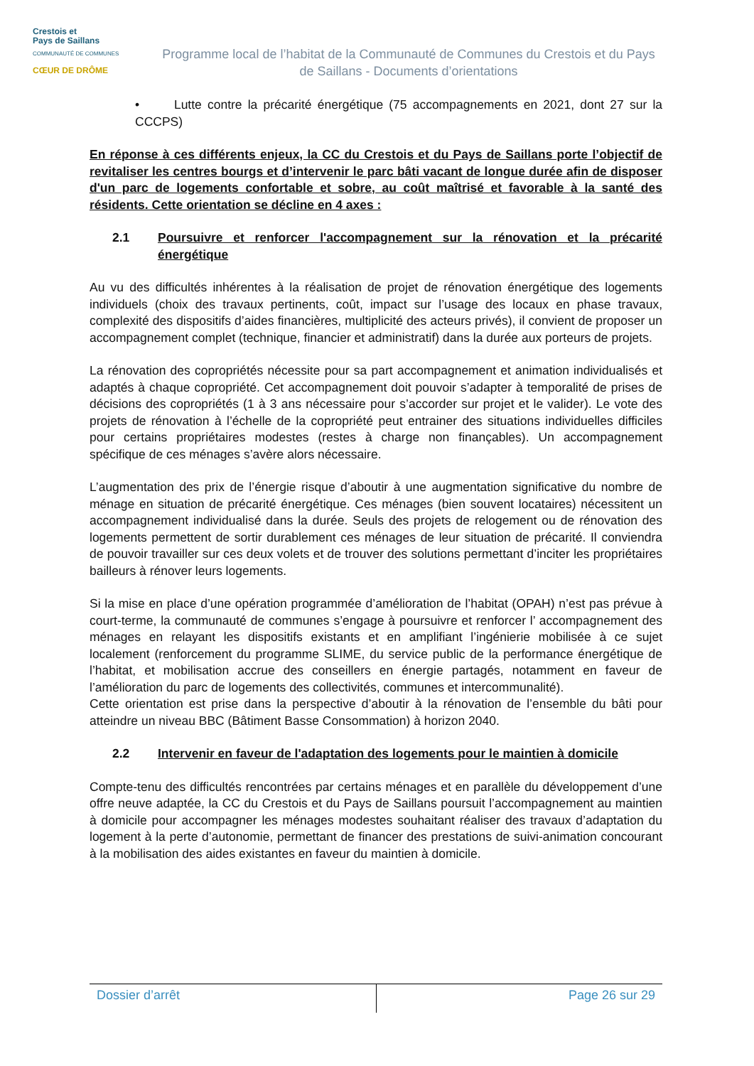Crestois et
Pays de Saillans
COMMUNAUTÉ DE COMMUNES
CŒUR DE DRÔME
Programme local de l’habitat de la Communauté de Communes du Crestois et du Pays de Saillans - Documents d’orientations
• Lutte contre la précarité énergétique (75 accompagnements en 2021, dont 27 sur la CCCPS)
En réponse à ces différents enjeux, la CC du Crestois et du Pays de Saillans porte l’objectif de revitaliser les centres bourgs et d’intervenir le parc bâti vacant de longue durée afin de disposer d'un parc de logements confortable et sobre, au coût maîtrisé et favorable à la santé des résidents. Cette orientation se décline en 4 axes :
2.1 Poursuivre et renforcer l'accompagnement sur la rénovation et la précarité énergétique
Au vu des difficultés inhérentes à la réalisation de projet de rénovation énergétique des logements individuels (choix des travaux pertinents, coût, impact sur l’usage des locaux en phase travaux, complexité des dispositifs d’aides financières, multiplicité des acteurs privés), il convient de proposer un accompagnement complet (technique, financier et administratif) dans la durée aux porteurs de projets.
La rénovation des copropriétés nécessite pour sa part accompagnement et animation individualisés et adaptés à chaque copropriété. Cet accompagnement doit pouvoir s’adapter à temporalité de prises de décisions des copropriétés (1 à 3 ans nécessaire pour s’accorder sur projet et le valider). Le vote des projets de rénovation à l’échelle de la copropriété peut entrainer des situations individuelles difficiles pour certains propriétaires modestes (restes à charge non finançables). Un accompagnement spécifique de ces ménages s’avère alors nécessaire.
L’augmentation des prix de l’énergie risque d’aboutir à une augmentation significative du nombre de ménage en situation de précarité énergétique. Ces ménages (bien souvent locataires) nécessitent un accompagnement individualisé dans la durée. Seuls des projets de relogement ou de rénovation des logements permettent de sortir durablement ces ménages de leur situation de précarité. Il conviendra de pouvoir travailler sur ces deux volets et de trouver des solutions permettant d’inciter les propriétaires bailleurs à rénover leurs logements.
Si la mise en place d’une opération programmée d’amélioration de l’habitat (OPAH) n’est pas prévue à court-terme, la communauté de communes s’engage à poursuivre et renforcer l’ accompagnement des ménages en relayant les dispositifs existants et en amplifiant l’ingénierie mobilisée à ce sujet localement (renforcement du programme SLIME, du service public de la performance énergétique de l’habitat, et mobilisation accrue des conseillers en énergie partagés, notamment en faveur de l’amélioration du parc de logements des collectivités, communes et intercommunalité).
Cette orientation est prise dans la perspective d’aboutir à la rénovation de l’ensemble du bâti pour atteindre un niveau BBC (Bâtiment Basse Consommation) à horizon 2040.
2.2 Intervenir en faveur de l'adaptation des logements pour le maintien à domicile
Compte-tenu des difficultés rencontrées par certains ménages et en parallèle du développement d’une offre neuve adaptée, la CC du Crestois et du Pays de Saillans poursuit l’accompagnement au maintien à domicile pour accompagner les ménages modestes souhaitant réaliser des travaux d’adaptation du logement à la perte d’autonomie, permettant de financer des prestations de suivi-animation concourant à la mobilisation des aides existantes en faveur du maintien à domicile.
Dossier d’arrêt Page 26 sur 29